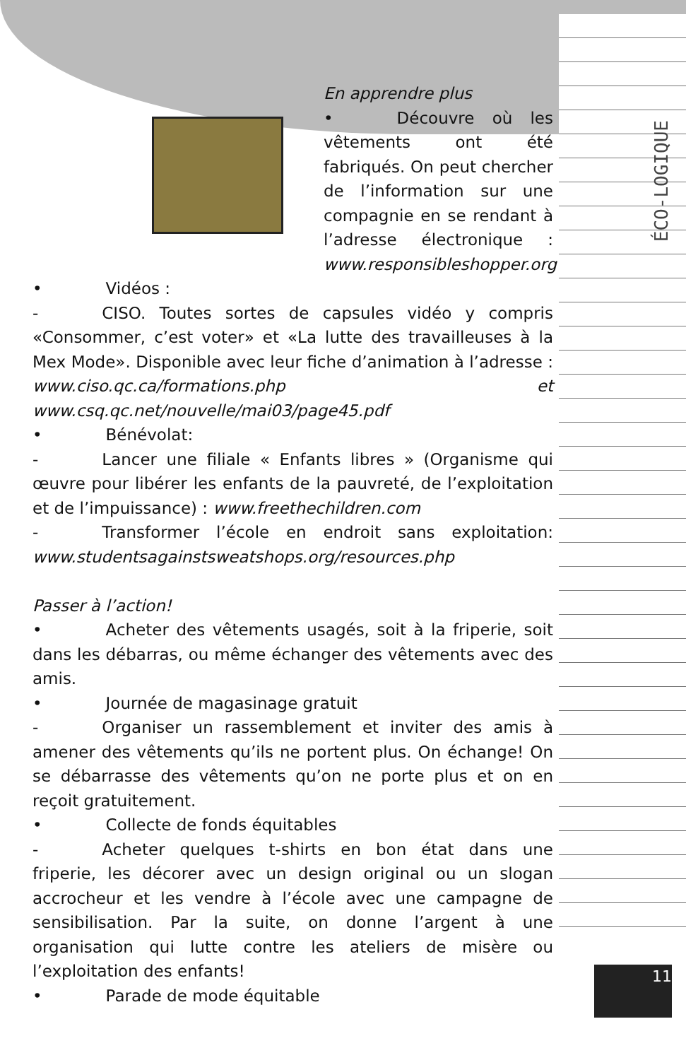ÉCO-LOGIQUE
11
En apprendre plus
• Découvre où les vêtements ont été fabriqués. On peut chercher de l’information sur une compagnie en se rendant à l’adresse électronique : www.responsibleshopper.org
• Vidéos :
- CISO. Toutes sortes de capsules vidéo y compris «Consommer, c’est voter» et «La lutte des travailleuses à la Mex Mode». Disponible avec leur fiche d’animation à l’adresse : www.ciso.qc.ca/formations.php et www.csq.qc.net/nouvelle/mai03/page45.pdf
• Bénévolat:
- Lancer une filiale « Enfants libres » (Organisme qui œuvre pour libérer les enfants de la pauvreté, de l’exploitation et de l’impuissance) : www.freethechildren.com
- Transformer l’école en endroit sans exploitation: www.studentsagainstsweatshops.org/resources.php
Passer à l’action!
• Acheter des vêtements usagés, soit à la friperie, soit dans les débarras, ou même échanger des vêtements avec des amis.
• Journée de magasinage gratuit
- Organiser un rassemblement et inviter des amis à amener des vêtements qu’ils ne portent plus. On échange! On se débarrasse des vêtements qu’on ne porte plus et on en reçoit gratuitement.
• Collecte de fonds équitables
- Acheter quelques t-shirts en bon état dans une friperie, les décorer avec un design original ou un slogan accrocheur et les vendre à l’école avec une campagne de sensibilisation. Par la suite, on donne l’argent à une organisation qui lutte contre les ateliers de misère ou l’exploitation des enfants!
• Parade de mode équitable